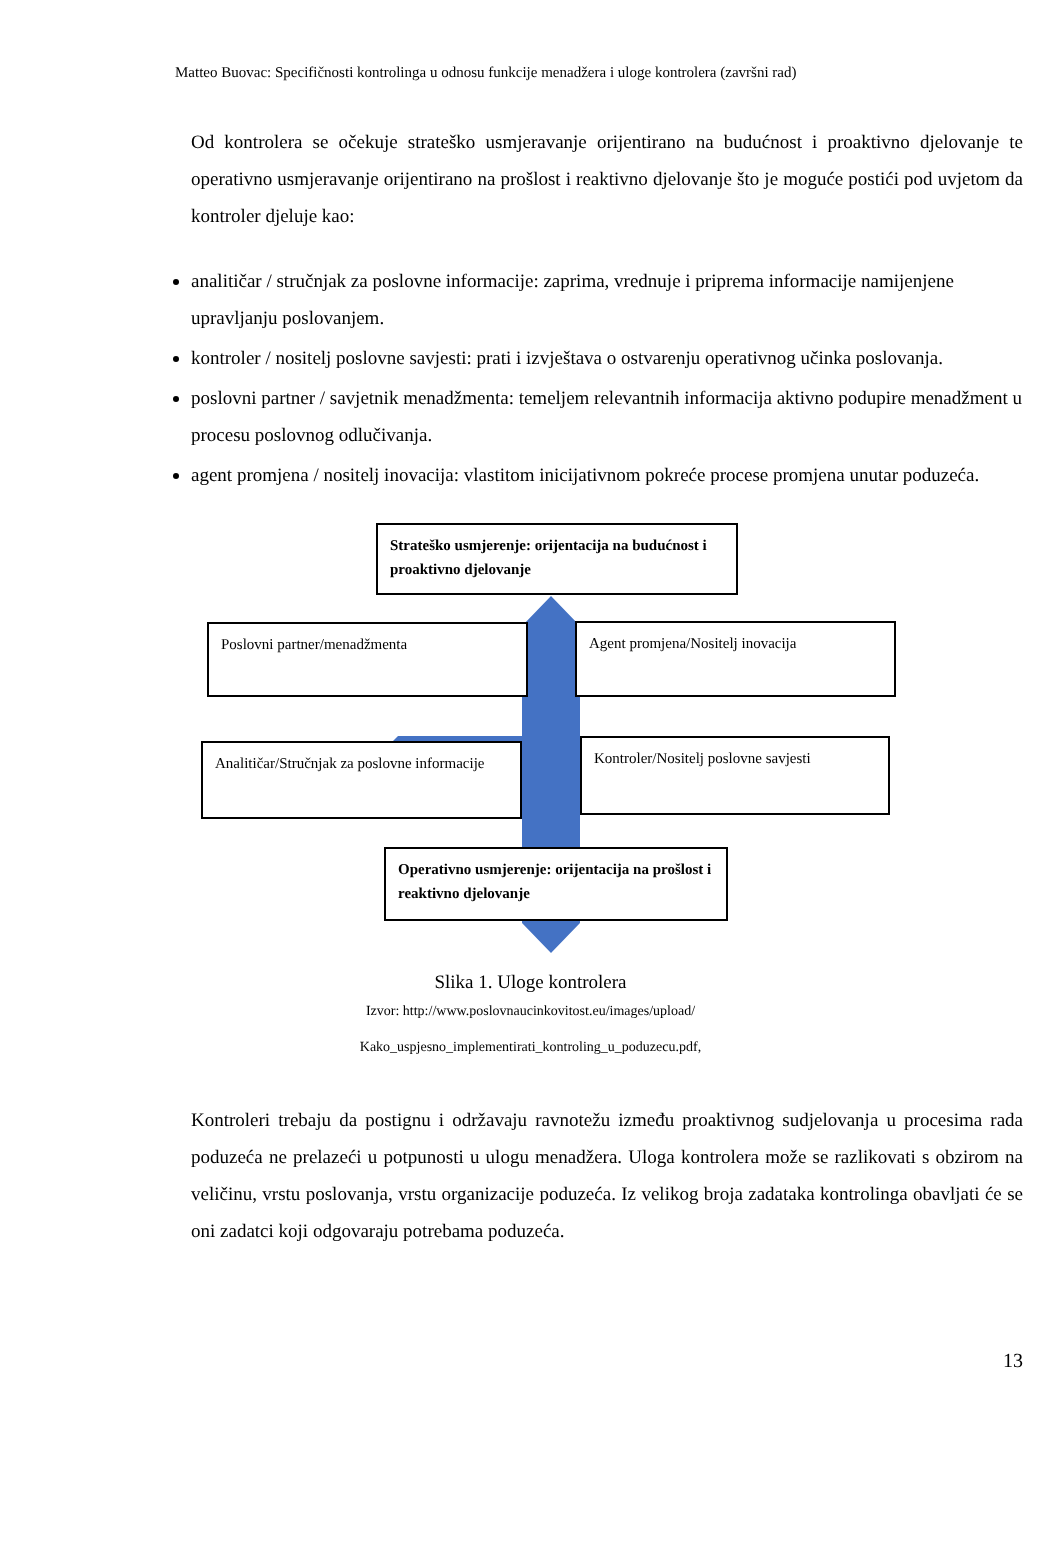Matteo Buovac: Specifičnosti kontrolinga u odnosu funkcije menadžera i uloge kontrolera (završni rad)
Od kontrolera se očekuje strateško usmjeravanje orijentirano na budućnost i proaktivno djelovanje te operativno usmjeravanje orijentirano na prošlost i reaktivno djelovanje što je moguće postići pod uvjetom da kontroler djeluje kao:
analitičar / stručnjak za poslovne informacije: zaprima, vrednuje i priprema informacije namijenjene upravljanju poslovanjem.
kontroler / nositelj poslovne savjesti: prati i izvještava o ostvarenju operativnog učinka poslovanja.
poslovni partner / savjetnik menadžmenta: temeljem relevantnih informacija aktivno podupire menadžment u procesu poslovnog odlučivanja.
agent promjena / nositelj inovacija: vlastitom inicijativnom pokreće procese promjena unutar poduzeća.
Strateško usmjerenje: orijentacija na budućnost i proaktivno djelovanje
Poslovni partner/menadžmenta Agent promjena/Nositelj inovacija
Analitičar/Stručnjak za poslovne informacije
Kontroler/Nositelj poslovne savjesti
Operativno usmjerenje: orijentacija na prošlost i reaktivno djelovanje
Slika 1. Uloge kontrolera
Izvor: http://www.poslovnaucinkovitost.eu/images/upload/
Kako_uspjesno_implementirati_kontroling_u_poduzecu.pdf,
Kontroleri trebaju da postignu i održavaju ravnotežu između proaktivnog sudjelovanja u procesima rada poduzeća ne prelazeći u potpunosti u ulogu menadžera. Uloga kontrolera može se razlikovati s obzirom na veličinu, vrstu poslovanja, vrstu organizacije poduzeća. Iz velikog broja zadataka kontrolinga obavljati će se oni zadatci koji odgovaraju potrebama poduzeća.
13